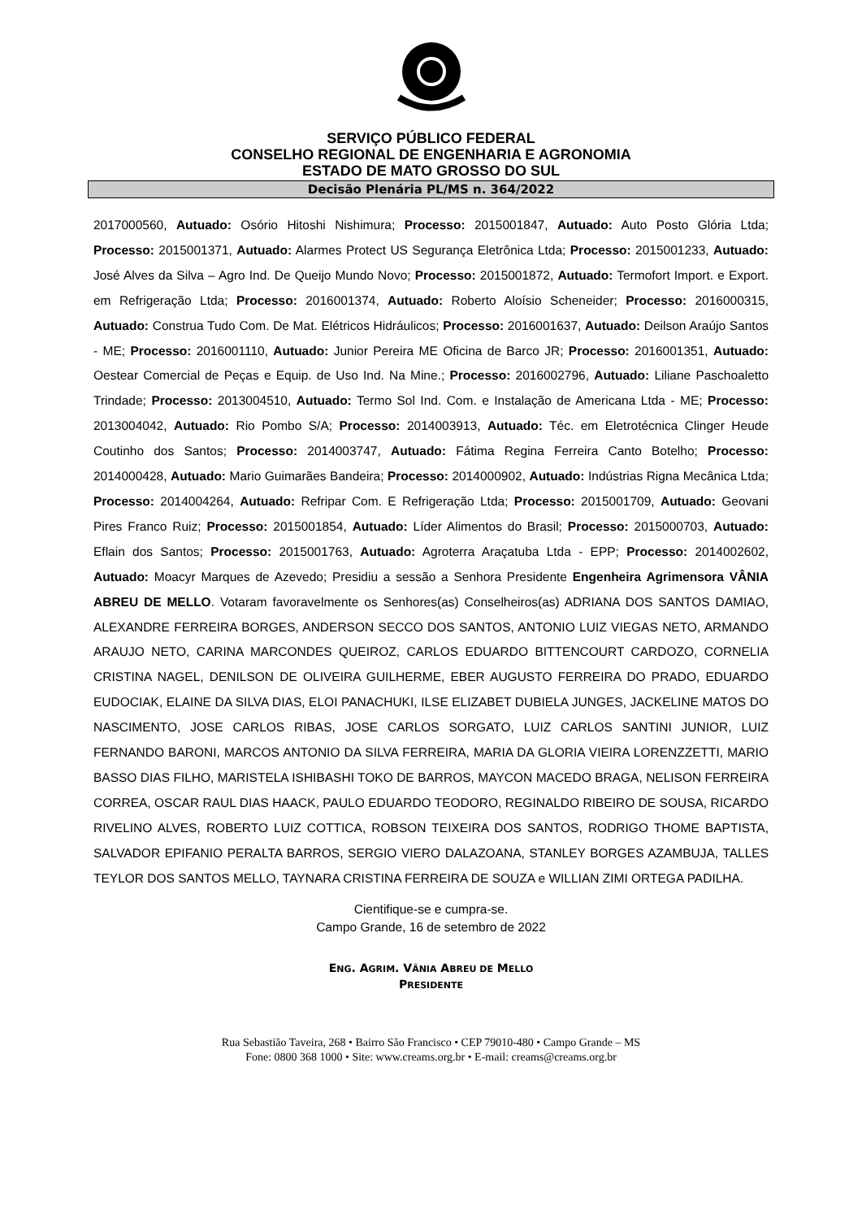SERVIÇO PÚBLICO FEDERAL
CONSELHO REGIONAL DE ENGENHARIA E AGRONOMIA
ESTADO DE MATO GROSSO DO SUL
Decisão Plenária PL/MS n. 364/2022
2017000560, Autuado: Osório Hitoshi Nishimura; Processo: 2015001847, Autuado: Auto Posto Glória Ltda; Processo: 2015001371, Autuado: Alarmes Protect US Segurança Eletrônica Ltda; Processo: 2015001233, Autuado: José Alves da Silva – Agro Ind. De Queijo Mundo Novo; Processo: 2015001872, Autuado: Termofort Import. e Export. em Refrigeração Ltda; Processo: 2016001374, Autuado: Roberto Aloísio Scheneider; Processo: 2016000315, Autuado: Construa Tudo Com. De Mat. Elétricos Hidráulicos; Processo: 2016001637, Autuado: Deilson Araújo Santos - ME; Processo: 2016001110, Autuado: Junior Pereira ME Oficina de Barco JR; Processo: 2016001351, Autuado: Oestear Comercial de Peças e Equip. de Uso Ind. Na Mine.; Processo: 2016002796, Autuado: Liliane Paschoaletto Trindade; Processo: 2013004510, Autuado: Termo Sol Ind. Com. e Instalação de Americana Ltda - ME; Processo: 2013004042, Autuado: Rio Pombo S/A; Processo: 2014003913, Autuado: Téc. em Eletrotécnica Clinger Heude Coutinho dos Santos; Processo: 2014003747, Autuado: Fátima Regina Ferreira Canto Botelho; Processo: 2014000428, Autuado: Mario Guimarães Bandeira; Processo: 2014000902, Autuado: Indústrias Rigna Mecânica Ltda; Processo: 2014004264, Autuado: Refripar Com. E Refrigeração Ltda; Processo: 2015001709, Autuado: Geovani Pires Franco Ruiz; Processo: 2015001854, Autuado: Líder Alimentos do Brasil; Processo: 2015000703, Autuado: Eflain dos Santos; Processo: 2015001763, Autuado: Agroterra Araçatuba Ltda - EPP; Processo: 2014002602, Autuado: Moacyr Marques de Azevedo; Presidiu a sessão a Senhora Presidente Engenheira Agrimensora VÂNIA ABREU DE MELLO. Votaram favoravelmente os Senhores(as) Conselheiros(as) ADRIANA DOS SANTOS DAMIAO, ALEXANDRE FERREIRA BORGES, ANDERSON SECCO DOS SANTOS, ANTONIO LUIZ VIEGAS NETO, ARMANDO ARAUJO NETO, CARINA MARCONDES QUEIROZ, CARLOS EDUARDO BITTENCOURT CARDOZO, CORNELIA CRISTINA NAGEL, DENILSON DE OLIVEIRA GUILHERME, EBER AUGUSTO FERREIRA DO PRADO, EDUARDO EUDOCIAK, ELAINE DA SILVA DIAS, ELOI PANACHUKI, ILSE ELIZABET DUBIELA JUNGES, JACKELINE MATOS DO NASCIMENTO, JOSE CARLOS RIBAS, JOSE CARLOS SORGATO, LUIZ CARLOS SANTINI JUNIOR, LUIZ FERNANDO BARONI, MARCOS ANTONIO DA SILVA FERREIRA, MARIA DA GLORIA VIEIRA LORENZZETTI, MARIO BASSO DIAS FILHO, MARISTELA ISHIBASHI TOKO DE BARROS, MAYCON MACEDO BRAGA, NELISON FERREIRA CORREA, OSCAR RAUL DIAS HAACK, PAULO EDUARDO TEODORO, REGINALDO RIBEIRO DE SOUSA, RICARDO RIVELINO ALVES, ROBERTO LUIZ COTTICA, ROBSON TEIXEIRA DOS SANTOS, RODRIGO THOME BAPTISTA, SALVADOR EPIFANIO PERALTA BARROS, SERGIO VIERO DALAZOANA, STANLEY BORGES AZAMBUJA, TALLES TEYLOR DOS SANTOS MELLO, TAYNARA CRISTINA FERREIRA DE SOUZA e WILLIAN ZIMI ORTEGA PADILHA.
Cientifique-se e cumpra-se.
Campo Grande, 16 de setembro de 2022
ENG. AGRIM. VÂNIA ABREU DE MELLO
PRESIDENTE
Rua Sebastião Taveira, 268 • Bairro São Francisco • CEP 79010-480 • Campo Grande – MS
Fone: 0800 368 1000 • Site: www.creams.org.br • E-mail: creams@creams.org.br